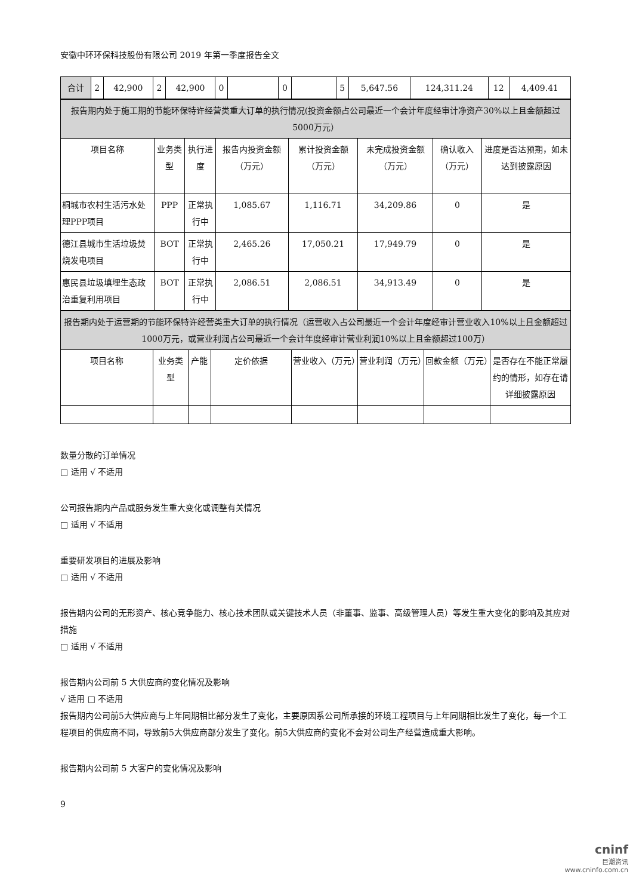安徽中环环保科技股份有限公司 2019 年第一季度报告全文
| 合计 | 2 | 42,900 | 2 | 42,900 | 0 | | 0 | | 5 | 5,647.56 | 124,311.24 | 12 | 4,409.41 |
| 报告期内处于施工期的节能环保特许经营类重大订单的执行情况(投资金额占公司最近一个会计年度经审计净资产30%以上且金额超过5000万元） | | | | | | | |
| 项目名称 | 业务类型 | 执行进度 | 报告内投资金额（万元） | 累计投资金额（万元） | 未完成投资金额（万元） | 确认收入（万元） | 进度是否达预期，如未达到披露原因 |
| 桐城市农村生活污水处理PPP项目 | PPP | 正常执行中 | 1,085.67 | 1,116.71 | 34,209.86 | 0 | 是 |
| 德江县城市生活垃圾焚烧发电项目 | BOT | 正常执行中 | 2,465.26 | 17,050.21 | 17,949.79 | 0 | 是 |
| 惠民县垃圾填埋生态政治重复利用项目 | BOT | 正常执行中 | 2,086.51 | 2,086.51 | 34,913.49 | 0 | 是 |
| 报告期内处于运营期的节能环保特许经营类重大订单的执行情况（运营收入占公司最近一个会计年度经审计营业收入10%以上且金额超过1000万元，或营业利润占公司最近一个会计年度经审计营业利润10%以上且金额超过100万） | | | | | | | |
| 项目名称 | 业务类型 | 产能 | 定价依据 | 营业收入（万元） | 营业利润（万元） | 回款金额（万元） | 是否存在不能正常履约的情形，如存在请详细披露原因 |
数量分散的订单情况
□ 适用 √ 不适用
公司报告期内产品或服务发生重大变化或调整有关情况
□ 适用 √ 不适用
重要研发项目的进展及影响
□ 适用 √ 不适用
报告期内公司的无形资产、核心竞争能力、核心技术团队或关键技术人员（非董事、监事、高级管理人员）等发生重大变化的影响及其应对措施
□ 适用 √ 不适用
报告期内公司前 5 大供应商的变化情况及影响
√ 适用 □ 不适用
报告期内公司前5大供应商与上年同期相比部分发生了变化，主要原因系公司所承接的环境工程项目与上年同期相比发生了变化，每一个工程项目的供应商不同，导致前5大供应商部分发生了变化。前5大供应商的变化不会对公司生产经营造成重大影响。
报告期内公司前 5 大客户的变化情况及影响
9
cninf
巨潮资讯
www.cninfo.com.cn